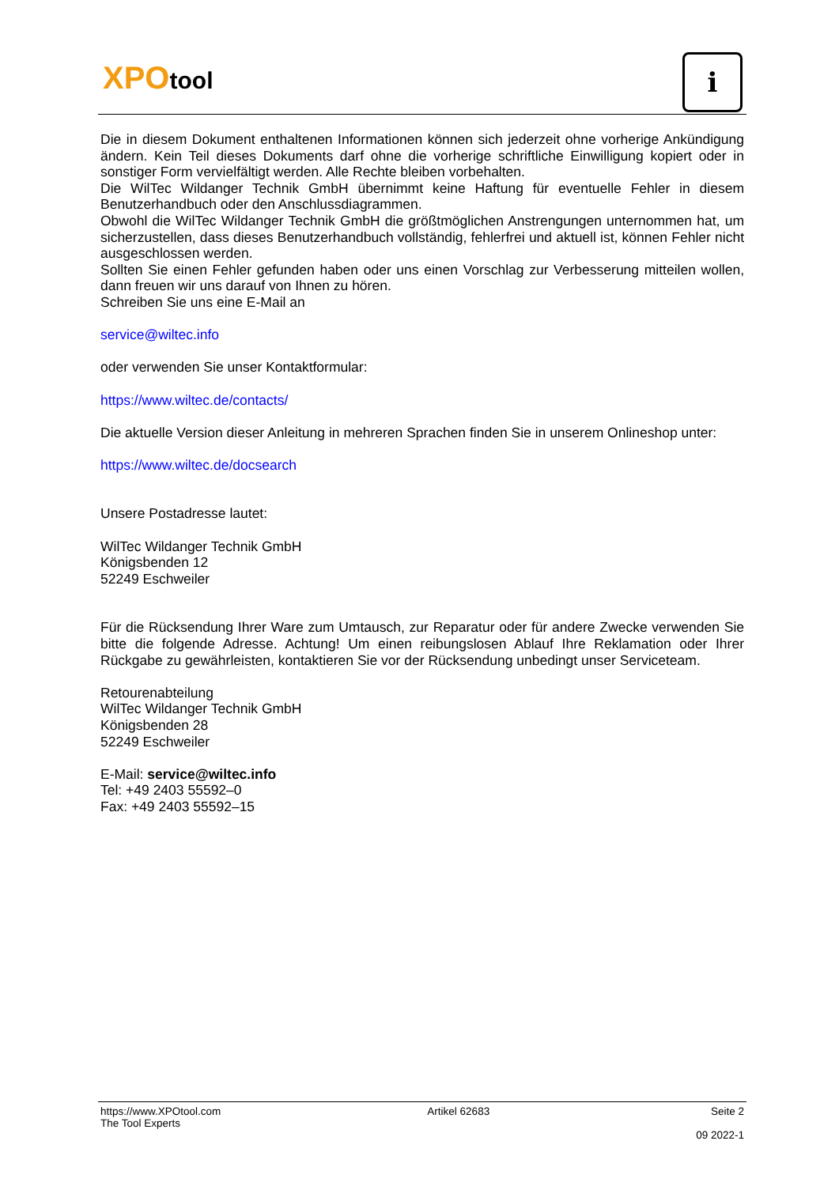XPOtool i
Die in diesem Dokument enthaltenen Informationen können sich jederzeit ohne vorherige Ankündigung ändern. Kein Teil dieses Dokuments darf ohne die vorherige schriftliche Einwilligung kopiert oder in sonstiger Form vervielfältigt werden. Alle Rechte bleiben vorbehalten.
Die WilTec Wildanger Technik GmbH übernimmt keine Haftung für eventuelle Fehler in diesem Benutzerhandbuch oder den Anschlussdiagrammen.
Obwohl die WilTec Wildanger Technik GmbH die größtmöglichen Anstrengungen unternommen hat, um sicherzustellen, dass dieses Benutzerhandbuch vollständig, fehlerfrei und aktuell ist, können Fehler nicht ausgeschlossen werden.
Sollten Sie einen Fehler gefunden haben oder uns einen Vorschlag zur Verbesserung mitteilen wollen, dann freuen wir uns darauf von Ihnen zu hören.
Schreiben Sie uns eine E-Mail an
service@wiltec.info
oder verwenden Sie unser Kontaktformular:
https://www.wiltec.de/contacts/
Die aktuelle Version dieser Anleitung in mehreren Sprachen finden Sie in unserem Onlineshop unter:
https://www.wiltec.de/docsearch
Unsere Postadresse lautet:
WilTec Wildanger Technik GmbH
Königsbenden 12
52249 Eschweiler
Für die Rücksendung Ihrer Ware zum Umtausch, zur Reparatur oder für andere Zwecke verwenden Sie bitte die folgende Adresse. Achtung! Um einen reibungslosen Ablauf Ihre Reklamation oder Ihrer Rückgabe zu gewährleisten, kontaktieren Sie vor der Rücksendung unbedingt unser Serviceteam.
Retourenabteilung
WilTec Wildanger Technik GmbH
Königsbenden 28
52249 Eschweiler
E-Mail: service@wiltec.info
Tel: +49 2403 55592–0
Fax: +49 2403 55592–15
https://www.XPOtool.com
The Tool Experts Artikel 62683 Seite 2
09 2022-1